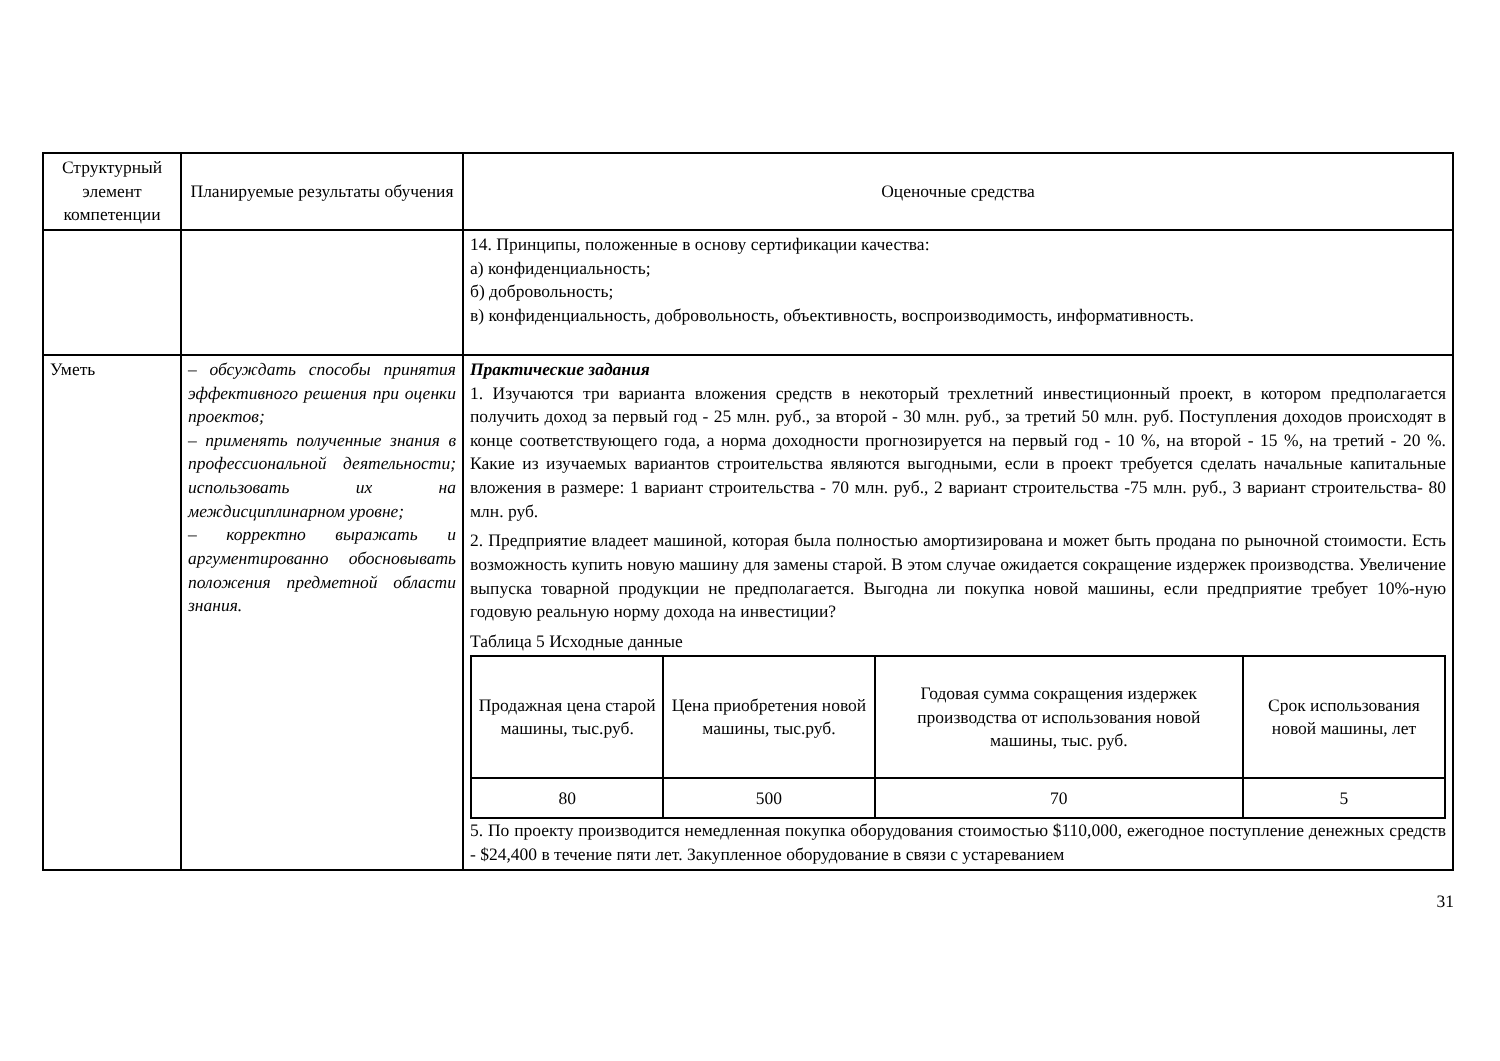| Структурный элемент компетенции | Планируемые результаты обучения | Оценочные средства |
| | | 14. Принципы, положенные в основу сертификации качества: а) конфиденциальность; б) добровольность; в) конфиденциальность, добровольность, объективность, воспроизводимость, информативность. |
| Уметь | – обсуждать способы принятия эффективного решения при оценки проектов; – применять полученные знания в профессиональной деятельности; использовать их на междисциплинарном уровне; – корректно выражать и аргументированно обосновывать положения предметной области знания. | Практические задания 1. Изучаются три варианта вложения средств в некоторый трехлетний инвестиционный проект, в котором предполагается получить доход за первый год - 25 млн. руб., за второй - 30 млн. руб., за третий 50 млн. руб. Поступления доходов происходят в конце соответствующего года, а норма доходности прогнозируется на первый год - 10 %, на второй - 15 %, на третий - 20 %. Какие из изучаемых вариантов строительства являются выгодными, если в проект требуется сделать начальные капитальные вложения в размере: 1 вариант строительства - 70 млн. руб., 2 вариант строительства -75 млн. руб., 3 вариант строительства- 80 млн. руб. 2. Предприятие владеет машиной, которая была полностью амортизирована и может быть продана по рыночной стоимости. Есть возможность купить новую машину для замены старой. В этом случае ожидается сокращение издержек производства. Увеличение выпуска товарной продукции не предполагается. Выгодна ли покупка новой машины, если предприятие требует 10%-ную годовую реальную норму дохода на инвестиции? Таблица 5 Исходные данные / Продажная цена старой машины, тыс.руб. / Цена приобретения новой машины, тыс.руб. / Годовая сумма сокращения издержек производства от использования новой машины, тыс. руб. / Срок использования новой машины, лет / / 80 / 500 / 70 / 5 / 5. По проекту производится немедленная покупка оборудования стоимостью $110,000, ежегодное поступление денежных средств - $24,400 в течение пяти лет. Закупленное оборудование в связи с устареванием |
31